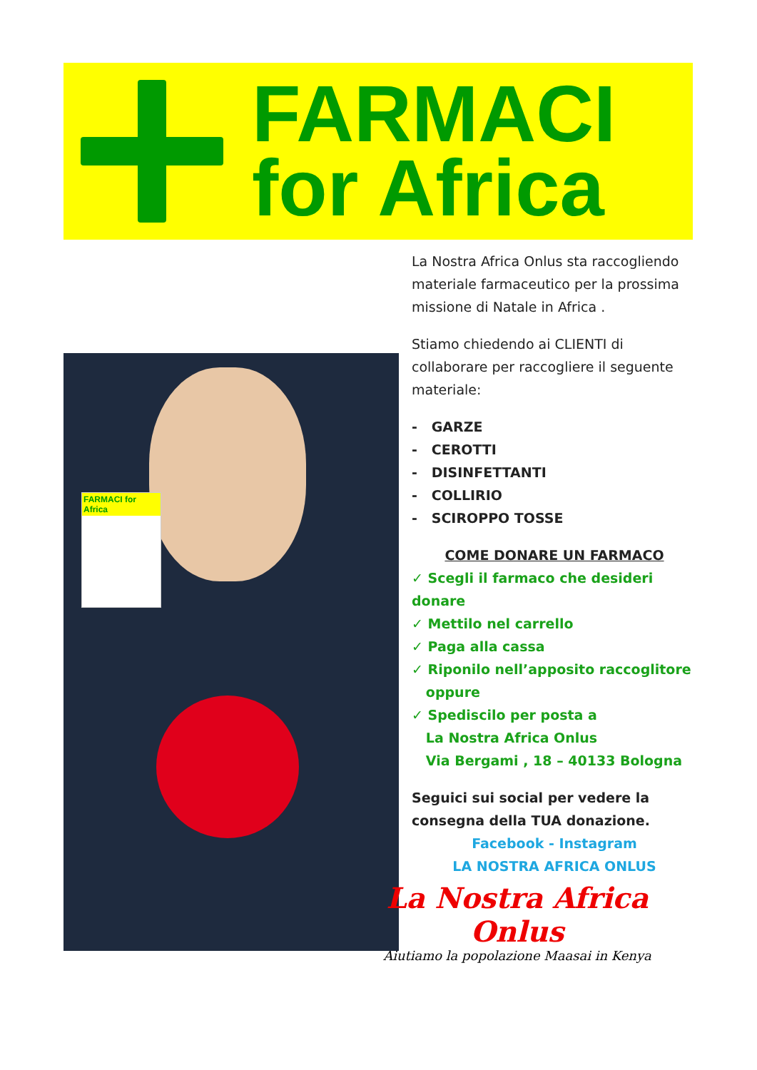FARMACI
for Africa
FARMACI for Africa
La Nostra Africa Onlus sta raccogliendo materiale farmaceutico per la prossima missione di Natale in Africa .
Stiamo chiedendo ai CLIENTI di collaborare per raccogliere il seguente materiale:
- GARZE
- CEROTTI
- DISINFETTANTI
- COLLIRIO
- SCIROPPO TOSSE
COME DONARE UN FARMACO
✓ Scegli il farmaco che desideri donare
✓ Mettilo nel carrello
✓ Paga alla cassa
✓ Riponilo nell’apposito raccoglitore
oppure
✓ Spediscilo per posta a
La Nostra Africa Onlus
Via Bergami , 18 – 40133 Bologna
Seguici sui social per vedere la consegna della TUA donazione.
Facebook - Instagram
LA NOSTRA AFRICA ONLUS
La Nostra Africa Onlus
Aiutiamo la popolazione Maasai in Kenya